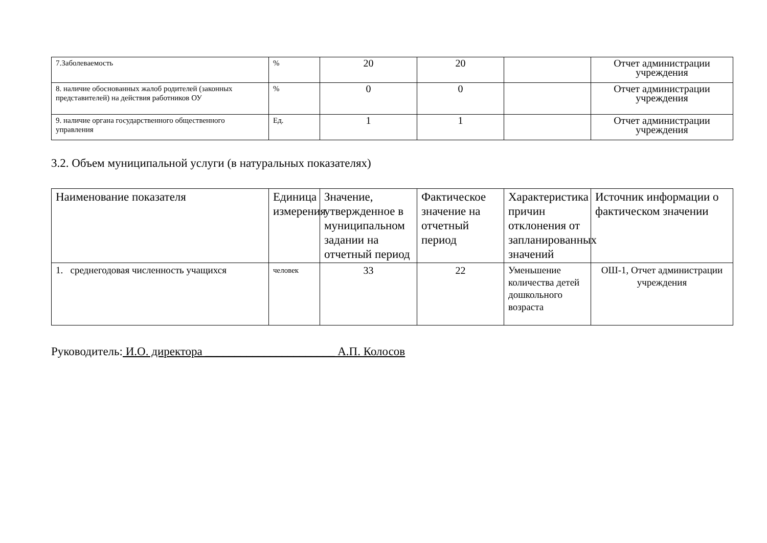| 7.Заболеваемость | % | 20 | 20 | | Отчет администрации учреждения |
| 8. наличие обоснованных жалоб родителей (законных представителей) на действия работников ОУ | % | 0 | 0 | | Отчет администрации учреждения |
| 9. наличие органа государственного общественного управления | Ед. | 1 | 1 | | Отчет администрации учреждения |
3.2. Объем муниципальной услуги (в натуральных показателях)
| Наименование показателя | Единица измерения | Значение, утвержденное в муниципальном задании на отчетный период | Фактическое значение на отчетный период | Характеристика причин отклонения от запланированных значений | Источник информации о фактическом значении |
| --- | --- | --- | --- | --- | --- |
| 1. среднегодовая численность учащихся | человек | 33 | 22 | Уменьшение количества детей дошкольного возраста | ОШ-1, Отчет администрации учреждения |
Руководитель: И.О. директора ______________________ А.П. Колосов